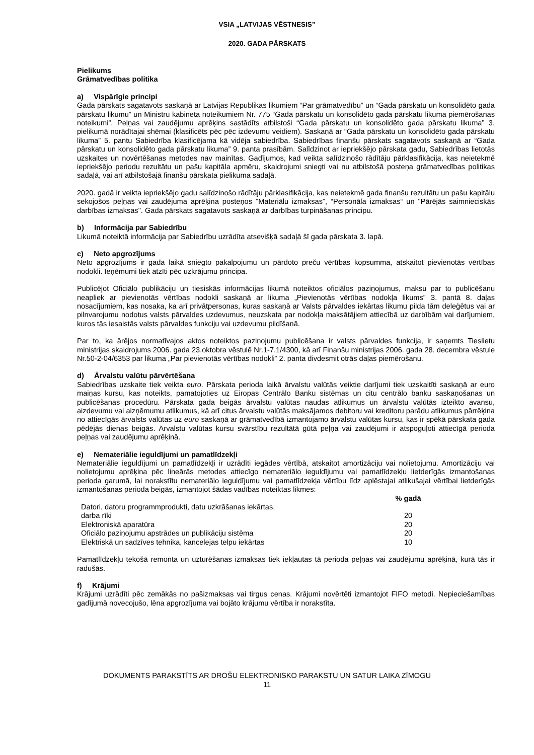VSIA „LATVIJAS VĒSTNESIS”
2020. GADA PĀRSKATS
Pielikums
Grāmatvedības politika
a) Vispārīgie principi
Gada pārskats sagatavots saskaņā ar Latvijas Republikas likumiem “Par grāmatvedību” un “Gada pārskatu un konsolidēto gada pārskatu likumu” un Ministru kabineta noteikumiem Nr. 775 “Gada pārskatu un konsolidēto gada pārskatu likuma piemērošanas noteikumi”. Peļņas vai zaudējumu aprēķins sastādīts atbilstoši “Gada pārskatu un konsolidēto gada pārskatu likuma” 3. pielikumā norādītajai shēmai (klasificēts pēc pēc izdevumu veidiem). Saskaņā ar “Gada pārskatu un konsolidēto gada pārskatu likuma” 5. pantu Sabiedrība klasificējama kā vidēja sabiedrība. Sabiedrības finanšu pārskats sagatavots saskaņā ar “Gada pārskatu un konsolidēto gada pārskatu likuma” 9. panta prasībām. Salīdzinot ar iepriekšējo pārskata gadu, Sabiedrības lietotās uzskaites un novērtēšanas metodes nav mainītas. Gadījumos, kad veikta salīdzinošo rādītāju pārklasifikācija, kas neietekmē iepriekšējo periodu rezultātu un pašu kapitāla apmēru, skaidrojumi sniegti vai nu atbilstošā posteņa grāmatvedības politikas sadaļā, vai arī atbilstošajā finanšu pārskata pielikuma sadaļā.
2020. gadā ir veikta iepriekšējo gadu salīdzinošo rādītāju pārklasifikācija, kas neietekmē gada finanšu rezultātu un pašu kapitālu sekojošos peļņas vai zaudējuma aprēķina posteņos "Materiālu izmaksas", “Personāla izmaksas“ un "Pārējās saimnieciskās darbības izmaksas". Gada pārskats sagatavots saskaņā ar darbības turpināšanas principu.
b) Informācija par Sabiedrību
Likumā noteiktā informācija par Sabiedrību uzrādīta atsevišķā sadaļā šī gada pārskata 3. lapā.
c) Neto apgrozījums
Neto apgrozījums ir gada laikā sniegto pakalpojumu un pārdoto preču vērtības kopsumma, atskaitot pievienotās vērtības nodokli. Ieņēmumi tiek atzīti pēc uzkrājumu principa.
Publicējot Oficiālo publikāciju un tiesiskās informācijas likumā noteiktos oficiālos paziņojumus, maksu par to publicēšanu neapliek ar pievienotās vērtības nodokli saskaņā ar likuma „Pievienotās vērtības nodokļa likums” 3. pantā 8. daļas nosacījumiem, kas nosaka, ka arī privātpersonas, kuras saskaņā ar Valsts pārvaldes iekārtas likumu pilda tām deleģētus vai ar pilnvarojumu nodotus valsts pārvaldes uzdevumus, neuzskata par nodokļa maksātājiem attiecībā uz darbībām vai darījumiem, kuros tās iesaistās valsts pārvaldes funkciju vai uzdevumu pildīšanā.
Par to, ka ārējos normatīvajos aktos noteiktos paziņojumu publicēšana ir valsts pārvaldes funkcija, ir saņemts Tieslietu ministrijas skaidrojums 2006. gada 23.oktobra vēstulē Nr.1-7.1/4300, kā arī Finanšu ministrijas 2006. gada 28. decembra vēstule Nr.50-2-04/6353 par likuma „Par pievienotās vērtības nodokli” 2. panta divdesmit otrās daļas piemērošanu.
d) Ārvalstu valūtu pārvērtēšana
Sabiedrības uzskaite tiek veikta euro. Pārskata perioda laikā ārvalstu valūtās veiktie darījumi tiek uzskaitīti saskaņā ar euro maiņas kursu, kas noteikts, pamatojoties uz Eiropas Centrālo Banku sistēmas un citu centrālo banku saskaņošanas un publicēšanas procedūru. Pārskata gada beigās ārvalstu valūtas naudas atlikumus un ārvalstu valūtās izteikto avansu, aizdevumu vai aizņēmumu atlikumus, kā arī citus ārvalstu valūtās maksājamos debitoru vai kreditoru parādu atlikumus pārrēķina no attiecīgās ārvalsts valūtas uz euro saskaņā ar grāmatvedībā izmantojamo ārvalstu valūtas kursu, kas ir spēkā pārskata gada pēdējās dienas beigās. Ārvalstu valūtas kursu svārstību rezultātā gūtā peļņa vai zaudējumi ir atspoguļoti attiecīgā perioda peļņas vai zaudējumu aprēķinā.
e) Nemateriālie ieguldījumi un pamatlīdzekļi
Nemateriālie ieguldījumi un pamatlīdzekļi ir uzrādīti iegādes vērtībā, atskaitot amortizāciju vai nolietojumu. Amortizāciju vai nolietojumu aprēķina pēc lineārās metodes attiecīgo nemateriālo ieguldījumu vai pamatlīdzekļu lietderīgās izmantošanas perioda garumā, lai norakstītu nemateriālo ieguldījumu vai pamatlīdzekļa vērtību līdz aplēstajai atlikušajai vērtībai lietderīgās izmantošanas perioda beigās, izmantojot šādas vadības noteiktas likmes:
| | % gadā |
| --- | --- |
| Datori, datoru programmprodukti, datu uzkrāšanas iekārtas, darba rīki | 20 |
| Elektroniskā aparatūra | 20 |
| Oficiālo paziņojumu apstrādes un publikāciju sistēma | 20 |
| Elektriskā un sadzīves tehnika, kancelejas telpu iekārtas | 10 |
Pamatlīdzekļu tekošā remonta un uzturēšanas izmaksas tiek iekļautas tā perioda peļņas vai zaudējumu aprēķinā, kurā tās ir radušās.
f) Krājumi
Krājumi uzrādīti pēc zemākās no pašizmaksas vai tirgus cenas. Krājumi novērtēti izmantojot FIFO metodi. Nepieciešamības gadījumā novecojušo, lēna apgrozījuma vai bojāto krājumu vērtība ir norakstīta.
DOKUMENTS PARAKSTĪTS AR DROŠU ELEKTRONISKO PARAKSTU UN SATUR LAIKA ZĪMOGU
11